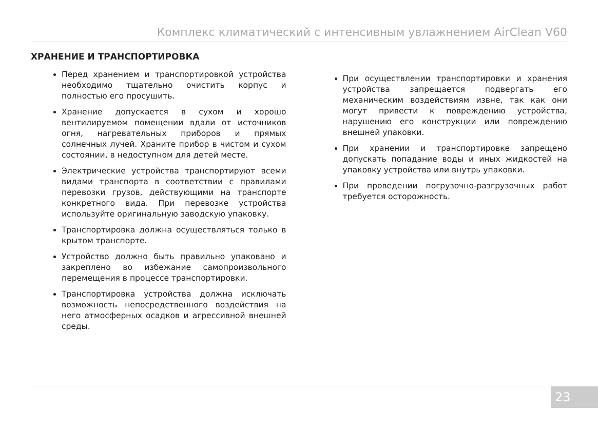Комплекс климатический с интенсивным увлажнением AirClean V60
ХРАНЕНИЕ И ТРАНСПОРТИРОВКА
Перед хранением и транспортировкой устройства необходимо тщательно очистить корпус и полностью его просушить.
Хранение допускается в сухом и хорошо вентилируемом помещении вдали от источников огня, нагревательных приборов и прямых солнечных лучей. Храните прибор в чистом и сухом состоянии, в недоступном для детей месте.
Электрические устройства транспортируют всеми видами транспорта в соответствии с правилами перевозки грузов, действующими на транспорте конкретного вида. При перевозке устройства используйте оригинальную заводскую упаковку.
Транспортировка должна осуществляться только в крытом транспорте.
Устройство должно быть правильно упаковано и закреплено во избежание самопроизвольного перемещения в процессе транспортировки.
Транспортировка устройства должна исключать возможность непосредственного воздействия на него атмосферных осадков и агрессивной внешней среды.
При осуществлении транспортировки и хранения устройства запрещается подвергать его механическим воздействиям извне, так как они могут привести к повреждению устройства, нарушению его конструкции или повреждению внешней упаковки.
При хранении и транспортировке запрещено допускать попадание воды и иных жидкостей на упаковку устройства или внутрь упаковки.
При проведении погрузочно-разгрузочных работ требуется осторожность.
23